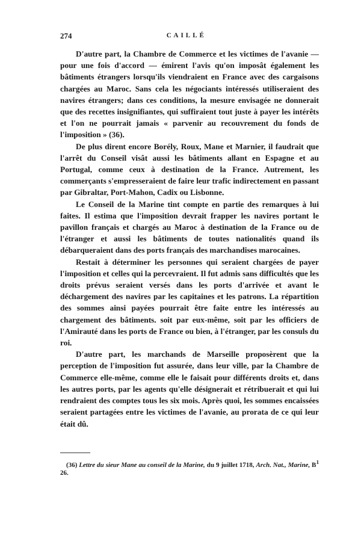274 CAILLÉ
D'autre part, la Chambre de Commerce et les victimes de l'avanie — pour une fois d'accord — émirent l'avis qu'on imposât également les bâtiments étrangers lorsqu'ils viendraient en France avec des cargaisons chargées au Maroc. Sans cela les négociants intéressés utiliseraient des navires étrangers; dans ces conditions, la mesure envisagée ne donnerait que des recettes insignifiantes, qui suffiraient tout juste à payer les intérêts et l'on ne pourrait jamais « parvenir au recouvrement du fonds de l'imposition » (36).
De plus dirent encore Borély, Roux, Mane et Marnier, il faudrait que l'arrêt du Conseil visât aussi les bâtiments allant en Espagne et au Portugal, comme ceux à destination de la France. Autrement, les commerçants s'empresseraient de faire leur trafic indirectement en passant par Gibraltar, Port-Mahon, Cadix ou Lisbonne.
Le Conseil de la Marine tint compte en partie des remarques à lui faites. Il estima que l'imposition devrait frapper les navires portant le pavillon français et chargés au Maroc à destination de la France ou de l'étranger et aussi les bâtiments de toutes nationalités quand ils débarqueraient dans des ports français des marchandises marocaines.
Restait à déterminer les personnes qui seraient chargées de payer l'imposition et celles qui la percevraient. Il fut admis sans difficultés que les droits prévus seraient versés dans les ports d'arrivée et avant le déchargement des navires par les capitaines et les patrons. La répartition des sommes ainsi payées pourrait être faite entre les intéressés au chargement des bâtiments. soit par eux-même, soit par les officiers de l'Amirauté dans les ports de France ou bien, à l'étranger, par les consuls du roi.
D'autre part, les marchands de Marseille proposèrent que la perception de l'imposition fut assurée, dans leur ville, par la Chambre de Commerce elle-même, comme elle le faisait pour différents droits et, dans les autres ports, par les agents qu'elle désignerait et rétribuerait et qui lui rendraient des comptes tous les six mois. Après quoi, les sommes encaissées seraient partagées entre les victimes de l'avanie, au prorata de ce qui leur était dû.
(36) Lettre du sieur Mane au conseil de la Marine, du 9 juillet 1718, Arch. Nat., Marine, B<sup>1</sup> 26.